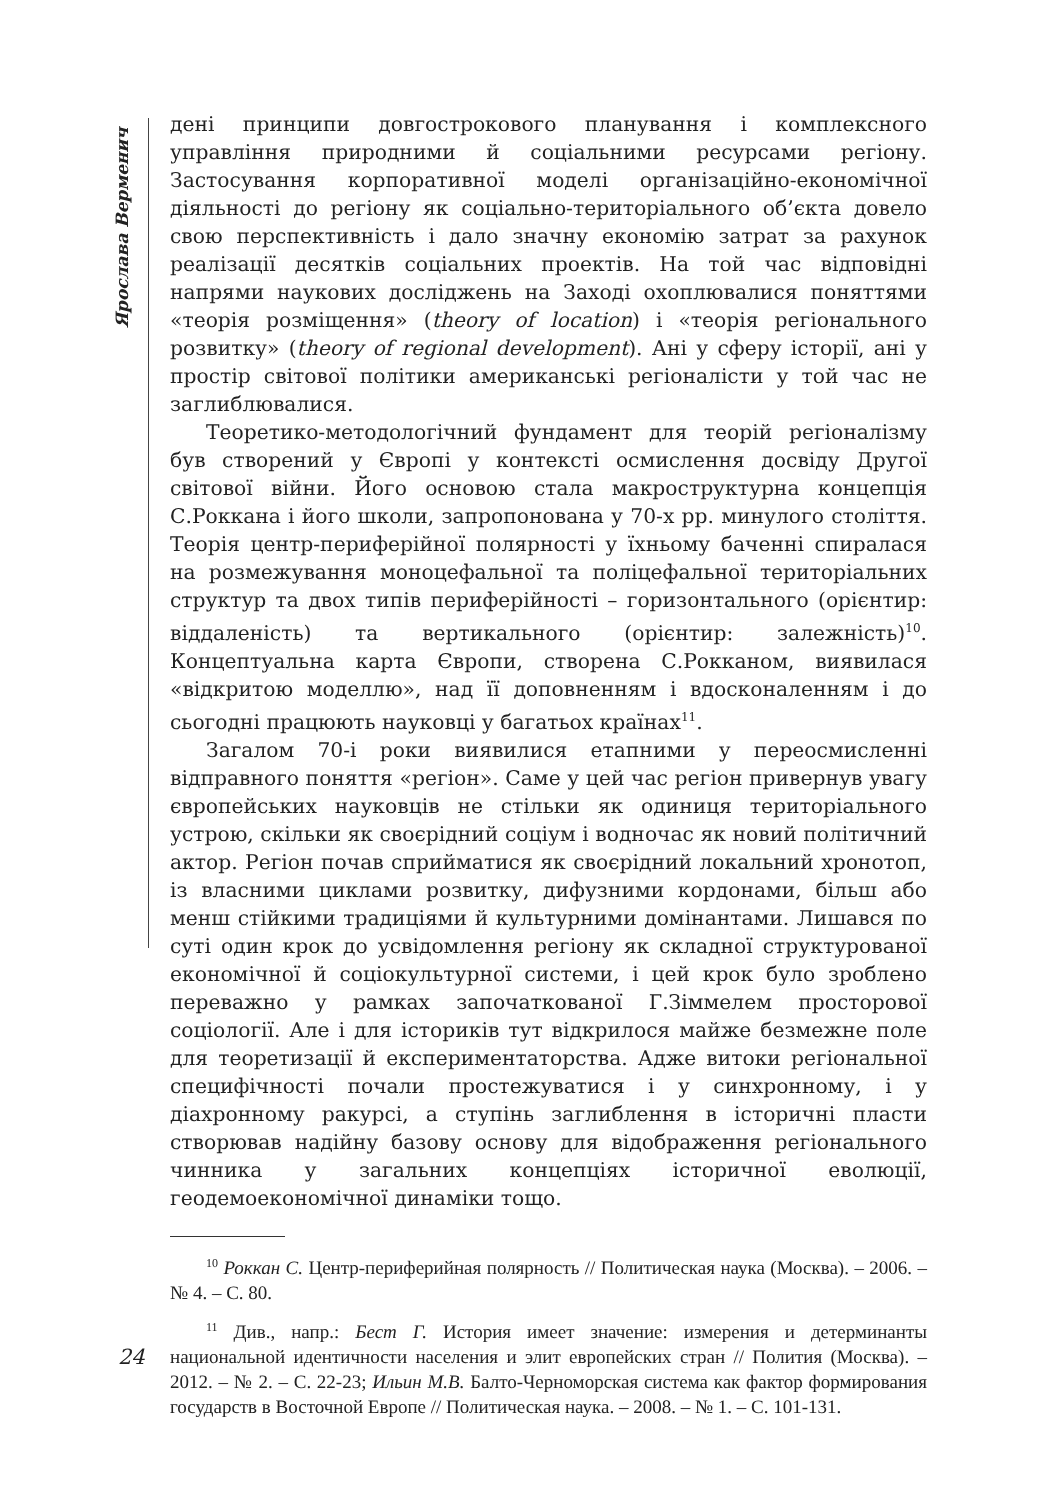Ярослава Верменич
дені принципи довгострокового планування і комплексного управління природними й соціальними ресурсами регіону. Застосування корпоративної моделі організаційно-економічної діяльності до регіону як соціально-територіального об’єкта довело свою перспективність і дало значну економію затрат за рахунок реалізації десятків соціальних проектів. На той час відповідні напрями наукових досліджень на Заході охоплювалися поняттями «теорія розміщення» (theory of location) і «теорія регіонального розвитку» (theory of regional development). Ані у сферу історії, ані у простір світової політики американські регіоналісти у той час не заглиблювалися.
Теоретико-методологічний фундамент для теорій регіоналізму був створений у Європі у контексті осмислення досвіду Другої світової війни. Його основою стала макроструктурна концепція С.Роккана і його школи, запропонована у 70-х рр. минулого століття. Теорія центр-периферійної полярності у їхньому баченні спиралася на розмежування моноцефальної та поліцефальної територіальних структур та двох типів периферійності – горизонтального (орієнтир: віддаленість) та вертикального (орієнтир: залежність)<sup>10</sup>. Концептуальна карта Європи, створена С.Рокканом, виявилася «відкритою моделлю», над її доповненням і вдосконаленням і до сьогодні працюють науковці у багатьох країнах<sup>11</sup>.
Загалом 70-і роки виявилися етапними у переосмисленні відправного поняття «регіон». Саме у цей час регіон привернув увагу європейських науковців не стільки як одиниця територіального устрою, скільки як своєрідний соціум і водночас як новий політичний актор. Регіон почав сприйматися як своєрідний локальний хронотоп, із власними циклами розвитку, дифузними кордонами, більш або менш стійкими традиціями й культурними домінантами. Лишався по суті один крок до усвідомлення регіону як складної структурованої економічної й соціокультурної системи, і цей крок було зроблено переважно у рамках започаткованої Г.Зіммелем просторової соціології. Але і для істориків тут відкрилося майже безмежне поле для теоретизації й експериментаторства. Адже витоки регіональної специфічності почали простежуватися і у синхронному, і у діахронному ракурсі, а ступінь заглиблення в історичні пласти створював надійну базову основу для відображення регіонального чинника у загальних концепціях історичної еволюції, геодемоекономічної динаміки тощо.
<sup>10</sup> Роккан С. Центр-периферийная полярность // Политическая наука (Москва). – 2006. – № 4. – С. 80.
<sup>11</sup> Див., напр.: Бест Г. История имеет значение: измерения и детерминанты национальной идентичности населения и элит европейских стран // Полития (Москва). – 2012. – № 2. – С. 22-23; Ильин М.В. Балто-Черноморская система как фактор формирования государств в Восточной Европе // Политическая наука. – 2008. – № 1. – С. 101-131.
24